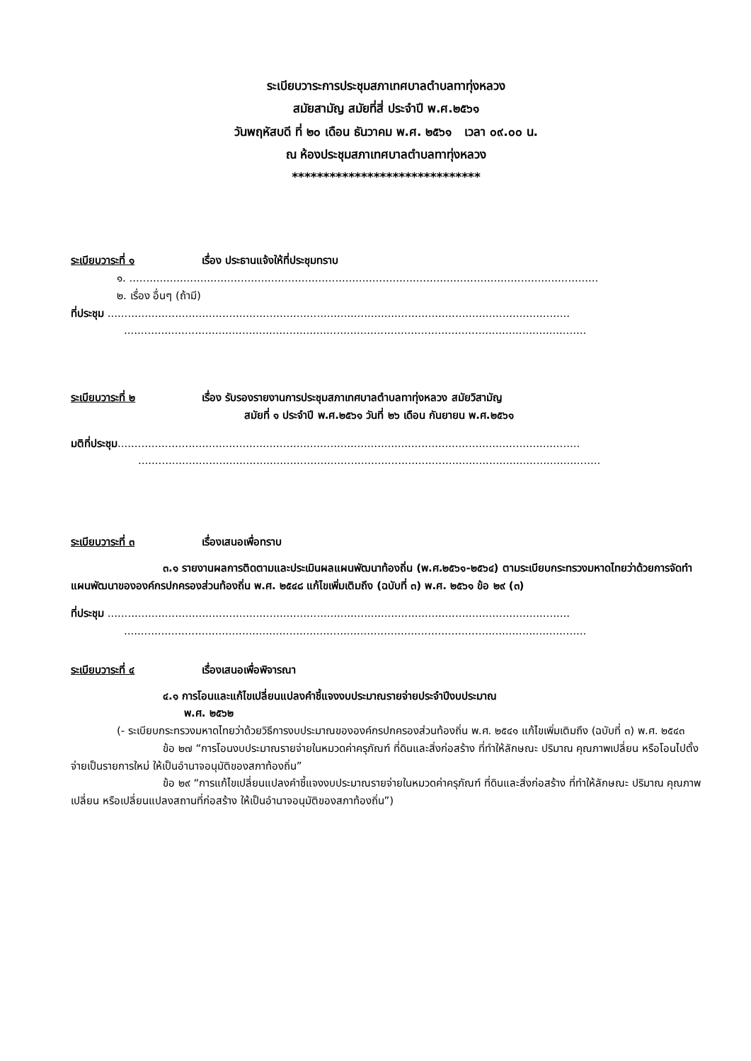ระเบียบวาระการประชุมสภาเทศบาลตำบลทาทุ่งหลวง
สมัยสามัญ สมัยที่สี่ ประจำปี พ.ศ.๒๕๖๑
วันพฤหัสบดี ที่ ๒๐ เดือน ธันวาคม พ.ศ. ๒๕๖๑ เวลา ๐๙.๐๐ น.
ณ ห้องประชุมสภาเทศบาลตำบลทาทุ่งหลวง
******************************
ระเบียบวาระที่ ๑ เรื่อง ประธานแจ้งให้ที่ประชุมทราบ
๑. ...........................................................................................................................................
๒. เรื่อง อื่นๆ (ถ้ามี)
ที่ประชุม .........................................................................................................................................
.........................................................................................................................................
ระเบียบวาระที่ ๒ เรื่อง รับรองรายงานการประชุมสภาเทศบาลตำบลทาทุ่งหลวง สมัยวิสามัญ
สมัยที่ ๑ ประจำปี พ.ศ.๒๕๖๑ วันที่ ๒๖ เดือน กันยายน พ.ศ.๒๕๖๑
มติที่ประชุม.........................................................................................................................................
.........................................................................................................................................
ระเบียบวาระที่ ๓ เรื่องเสนอเพื่อทราบ
๓.๑ รายงานผลการติดตามและประเมินผลแผนพัฒนาท้องถิ่น (พ.ศ.๒๕๖๑-๒๕๖๔) ตามระเบียบกระทรวงมหาดไทยว่าด้วยการจัดทำแผนพัฒนาขององค์กรปกครองส่วนท้องถิ่น พ.ศ. ๒๕๔๘ แก้ไขเพิ่มเติมถึง (ฉบับที่ ๓) พ.ศ. ๒๕๖๑ ข้อ ๒๙ (๓)
ที่ประชุม .........................................................................................................................................
.........................................................................................................................................
ระเบียบวาระที่ ๔ เรื่องเสนอเพื่อพิจารณา
๔.๑ การโอนและแก้ไขเปลี่ยนแปลงคำชี้แจงงบประมาณรายจ่ายประจำปีงบประมาณ
พ.ศ. ๒๕๖๒
(- ระเบียบกระทรวงมหาดไทยว่าด้วยวิธีการงบประมาณขององค์กรปกครองส่วนท้องถิ่น พ.ศ. ๒๕๔๑ แก้ไขเพิ่มเติมถึง (ฉบับที่ ๓) พ.ศ. ๒๕๔๓
ข้อ ๒๗ “การโอนงบประมาณรายจ่ายในหมวดค่าครุภัณฑ์ ที่ดินและสิ่งก่อสร้าง ที่ทำให้ลักษณะ ปริมาณ คุณภาพเปลี่ยน หรือโอนไปตั้งจ่ายเป็นรายการใหม่ ให้เป็นอำนาจอนุมัติของสภาท้องถิ่น”
ข้อ ๒๙ “การแก้ไขเปลี่ยนแปลงคำชี้แจงงบประมาณรายจ่ายในหมวดค่าครุภัณฑ์ ที่ดินและสิ่งก่อสร้าง ที่ทำให้ลักษณะ ปริมาณ คุณภาพเปลี่ยน หรือเปลี่ยนแปลงสถานที่ก่อสร้าง ให้เป็นอำนาจอนุมัติของสภาท้องถิ่น”)